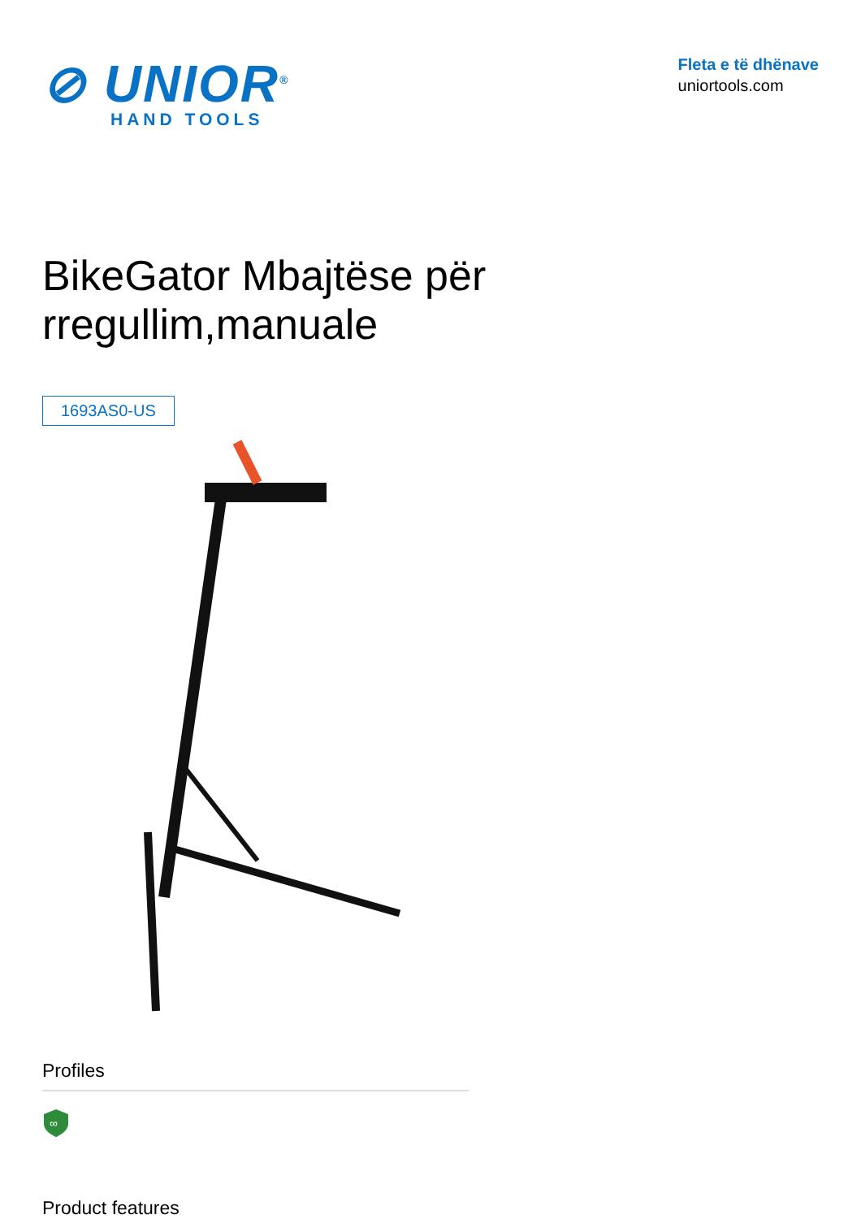⊘ UNIOR<sup>®</sup>
HAND TOOLS
Fleta e të dhënave
uniortools.com
BikeGator Mbajtëse për rregullim,manuale
1693AS0-US
Profiles
∞
Product features